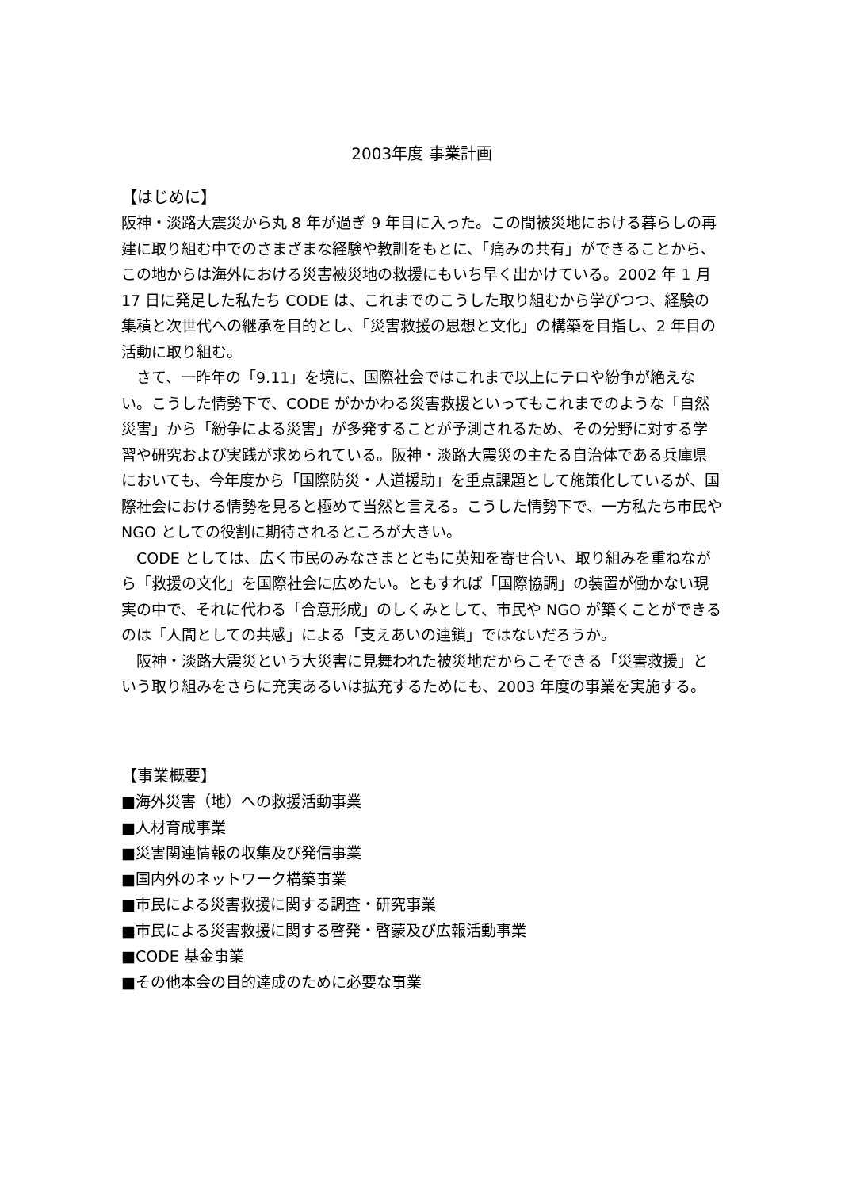2003年度 事業計画
【はじめに】
阪神・淡路大震災から丸 8 年が過ぎ 9 年目に入った。この間被災地における暮らしの再建に取り組む中でのさまざまな経験や教訓をもとに、「痛みの共有」ができることから、この地からは海外における災害被災地の救援にもいち早く出かけている。2002 年 1 月 17 日に発足した私たち CODE は、これまでのこうした取り組むから学びつつ、経験の集積と次世代への継承を目的とし、「災害救援の思想と文化」の構築を目指し、2 年目の活動に取り組む。
　さて、一昨年の「9.11」を境に、国際社会ではこれまで以上にテロや紛争が絶えない。こうした情勢下で、CODE がかかわる災害救援といってもこれまでのような「自然災害」から「紛争による災害」が多発することが予測されるため、その分野に対する学習や研究および実践が求められている。阪神・淡路大震災の主たる自治体である兵庫県においても、今年度から「国際防災・人道援助」を重点課題として施策化しているが、国際社会における情勢を見ると極めて当然と言える。こうした情勢下で、一方私たち市民や NGO としての役割に期待されるところが大きい。
　CODE としては、広く市民のみなさまとともに英知を寄せ合い、取り組みを重ねながら「救援の文化」を国際社会に広めたい。ともすれば「国際協調」の装置が働かない現実の中で、それに代わる「合意形成」のしくみとして、市民や NGO が築くことができるのは「人間としての共感」による「支えあいの連鎖」ではないだろうか。
　阪神・淡路大震災という大災害に見舞われた被災地だからこそできる「災害救援」という取り組みをさらに充実あるいは拡充するためにも、2003 年度の事業を実施する。
【事業概要】
■海外災害（地）への救援活動事業
■人材育成事業
■災害関連情報の収集及び発信事業
■国内外のネットワーク構築事業
■市民による災害救援に関する調査・研究事業
■市民による災害救援に関する啓発・啓蒙及び広報活動事業
■CODE 基金事業
■その他本会の目的達成のために必要な事業